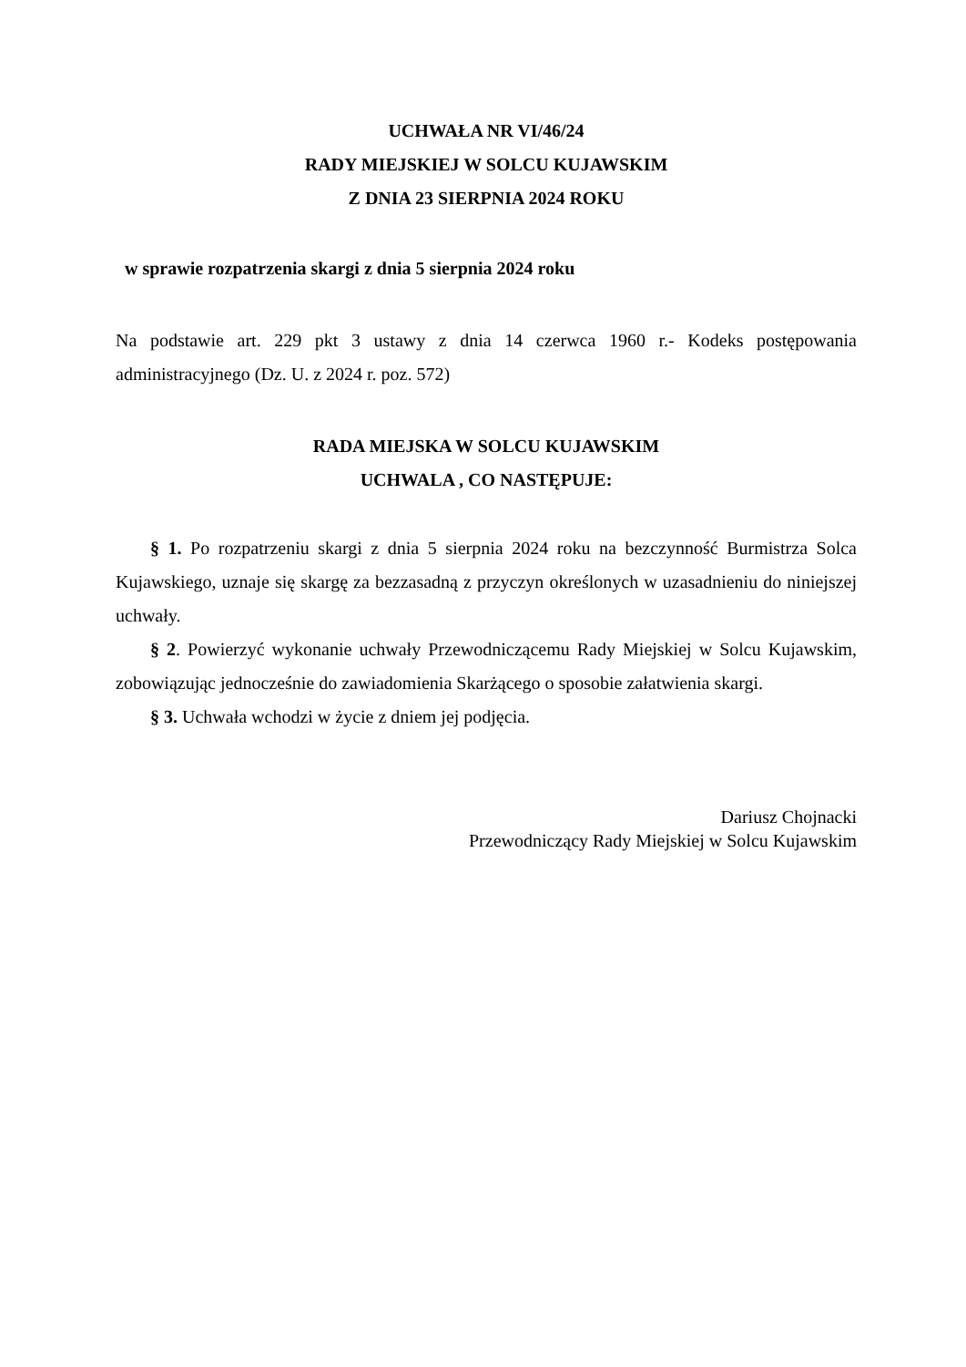UCHWAŁA NR VI/46/24
RADY MIEJSKIEJ W SOLCU KUJAWSKIM
Z DNIA 23 SIERPNIA 2024 ROKU
w sprawie rozpatrzenia skargi z dnia 5 sierpnia 2024 roku
Na podstawie art. 229 pkt 3 ustawy z dnia 14 czerwca 1960 r.- Kodeks postępowania administracyjnego (Dz. U. z 2024 r. poz. 572)
RADA MIEJSKA W SOLCU KUJAWSKIM
UCHWALA , CO NASTĘPUJE:
§ 1. Po rozpatrzeniu skargi z dnia 5 sierpnia 2024 roku na bezczynność Burmistrza Solca Kujawskiego, uznaje się skargę za bezzasadną z przyczyn określonych w uzasadnieniu do niniejszej uchwały.
§ 2. Powierzyć wykonanie uchwały Przewodniczącemu Rady Miejskiej w Solcu Kujawskim, zobowiązując jednocześnie do zawiadomienia Skarżącego o sposobie załatwienia skargi.
§ 3. Uchwała wchodzi w życie z dniem jej podjęcia.
Dariusz Chojnacki
Przewodniczący Rady Miejskiej w Solcu Kujawskim